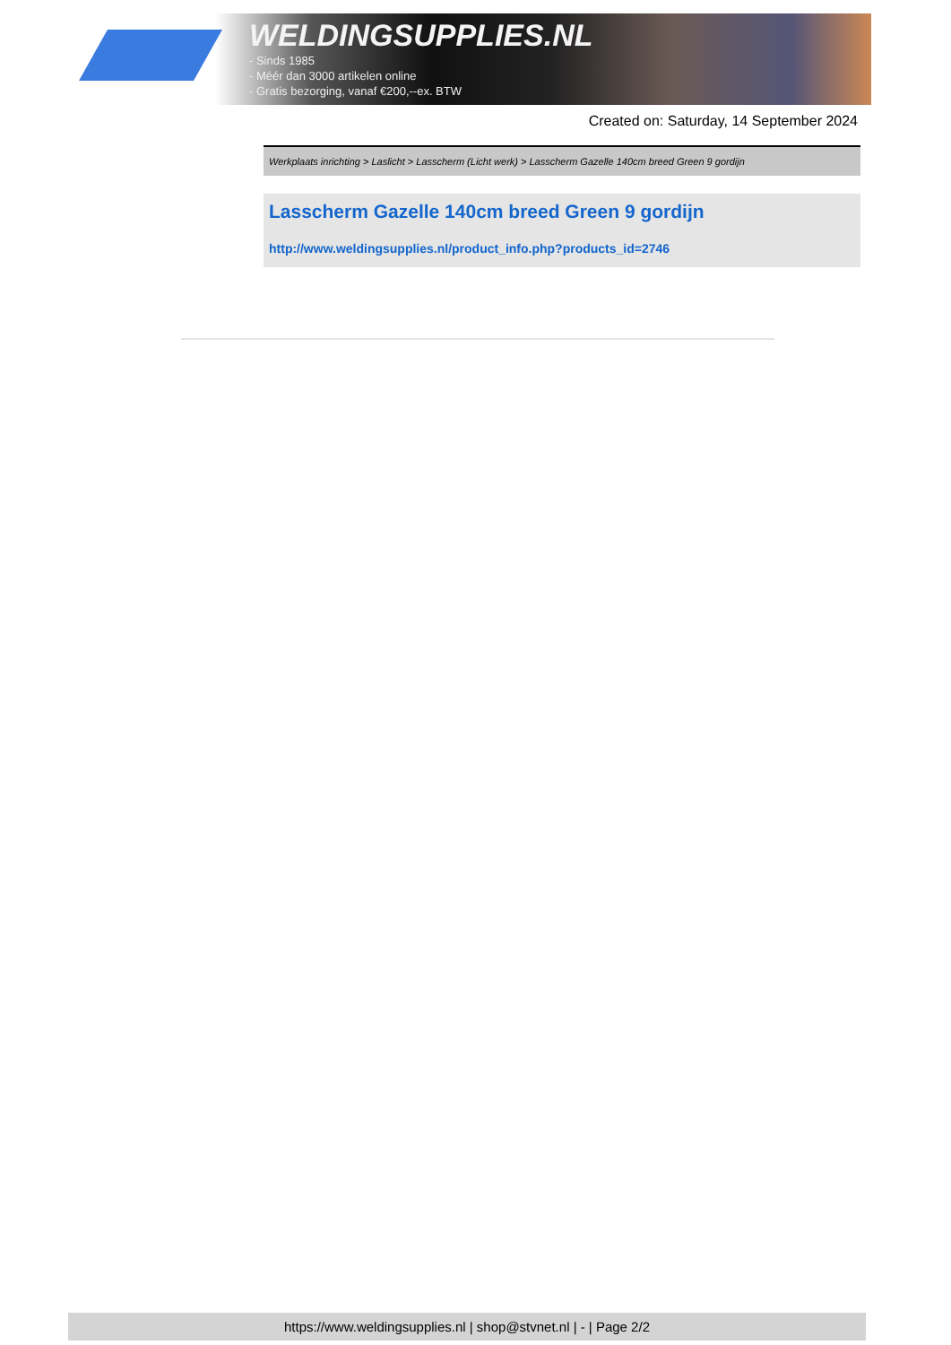WELDINGSUPPLIES.NL
- Sinds 1985
- Méér dan 3000 artikelen online
- Gratis bezorging, vanaf €200,--ex. BTW
Created on: Saturday, 14 September 2024
Werkplaats inrichting > Laslicht > Lasscherm (Licht werk) > Lasscherm Gazelle 140cm breed Green 9 gordijn
Lasscherm Gazelle 140cm breed Green 9 gordijn
http://www.weldingsupplies.nl/product_info.php?products_id=2746
https://www.weldingsupplies.nl | shop@stvnet.nl | - | Page 2/2